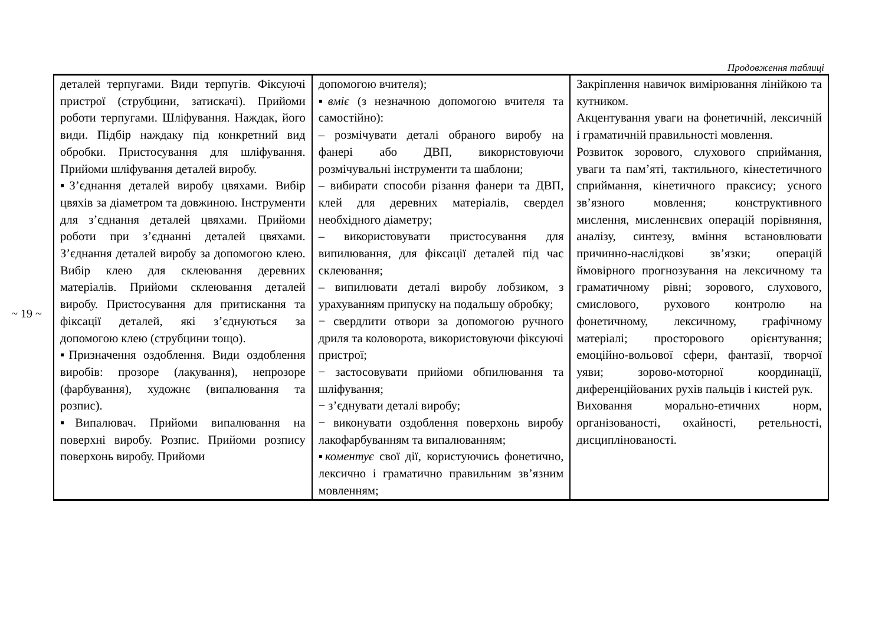~ 19 ~
Продовження таблиці
| деталей терпугами. Види терпугів. Фіксуючі пристрої (струбцини, затискачі). Прийоми роботи терпугами. Шліфування. Наждак, його види. Підбір наждаку під конкретний вид обробки. Пристосування для шліфування. Прийоми шліфування деталей виробу. ▪З’єднання деталей виробу цвяхами. Вибір цвяхів за діаметром та довжиною. Інструменти для з’єднання деталей цвяхами. Прийоми роботи при з’єднанні деталей цвяхами. З’єднання деталей виробу за допомогою клею. Вибір клею для склеювання деревних матеріалів. Прийоми склеювання деталей виробу. Пристосування для притискання та фіксації деталей, які з’єднуються за допомогою клею (струбцини тощо). ▪Призначення оздоблення. Види оздоблення виробів: прозоре (лакування), непрозоре (фарбування), художнє (випалювання та розпис). ▪Випалювач. Прийоми випалювання на поверхні виробу. Розпис. Прийоми розпису поверхонь виробу. Прийоми | допомогою вчителя); ▪ вміє (з незначною допомогою вчителя та самостійно): – розмічувати деталі обраного виробу на фанері або ДВП, використовуючи розмічувальні інструменти та шаблони; – вибирати способи різання фанери та ДВП, клей для деревних матеріалів, свердел необхідного діаметру; – використовувати пристосування для випилювання, для фіксації деталей під час склеювання; – випилювати деталі виробу лобзиком, з урахуванням припуску на подальшу обробку; − свердлити отвори за допомогою ручного дриля та коловорота, використовуючи фіксуючі пристрої; − застосовувати прийоми обпилювання та шліфування; − з’єднувати деталі виробу; − виконувати оздоблення поверхонь виробу лакофарбуванням та випалюванням; ▪ коментує свої дії, користуючись фонетично, лексично і граматично правильним зв’язним мовленням; | Закріплення навичок вимірювання лінійкою та кутником. Акцентування уваги на фонетичній, лексичній і граматичній правильності мовлення. Розвиток зорового, слухового сприймання, уваги та пам’яті, тактильного, кінестетичного сприймання, кінетичного праксису; усного зв’язного мовлення; конструктивного мислення, мисленнєвих операцій порівняння, аналізу, синтезу, вміння встановлювати причинно-наслідкові зв’язки; операцій ймовірного прогнозування на лексичному та граматичному рівні; зорового, слухового, смислового, рухового контролю на фонетичному, лексичному, графічному матеріалі; просторового орієнтування; емоційно-вольової сфери, фантазії, творчої уяви; зорово-моторної координації, диференційованих рухів пальців і кистей рук. Виховання морально-етичних норм, організованості, охайності, ретельності, дисциплінованості. |